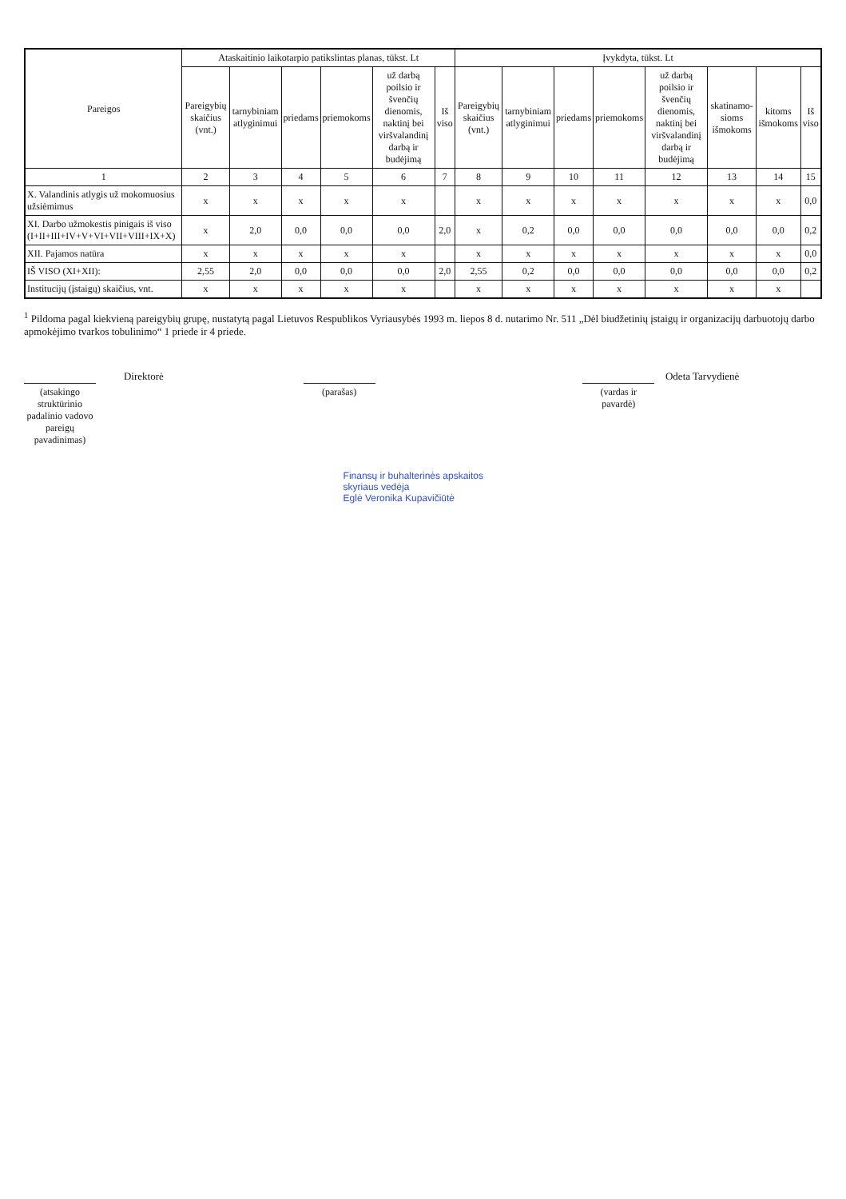| Pareigos | Ataskaitinio laikotarpio patikslintas planas, tūkst. Lt | | | | | | Įvykdyta, tūkst. Lt | | | | | | | |
| --- | --- | --- | --- | --- | --- | --- | --- | --- | --- | --- | --- | --- | --- | --- |
| | Pareigybių skaičius (vnt.) | tarnybiniam atlyginimui | priedams | priemokoms | už darbą poilsio ir švenčių dienomis, naktinį bei viršvalandinį darbą ir budėjimą | Iš viso | Pareigybių skaičius (vnt.) | tarnybiniam atlyginimui | priedams | priemokoms | už darbą poilsio ir švenčių dienomis, naktinį bei viršvalandinį darbą ir budėjimą | skatinamo-sioms išmokoms | kitoms išmokoms | Iš viso |
| 1 | 2 | 3 | 4 | 5 | 6 | 7 | 8 | 9 | 10 | 11 | 12 | 13 | 14 | 15 |
| X. Valandinis atlygis už mokomuosius užsiėmimus | x | x | x | x | x | | x | x | x | x | x | x | x | 0,0 |
| XI. Darbo užmokestis pinigais iš viso (I+II+III+IV+V+VI+VII+VIII+IX+X) | x | 2,0 | 0,0 | 0,0 | 0,0 | 2,0 | x | 0,2 | 0,0 | 0,0 | 0,0 | 0,0 | 0,0 | 0,2 |
| XII. Pajamos natūra | x | x | x | x | x | | x | x | x | x | x | x | x | 0,0 |
| IŠ VISO (XI+XII): | 2,55 | 2,0 | 0,0 | 0,0 | 0,0 | 2,0 | 2,55 | 0,2 | 0,0 | 0,0 | 0,0 | 0,0 | 0,0 | 0,2 |
| Institucijų (įstaigų) skaičius, vnt. | x | x | x | x | x | | x | x | x | x | x | x | x | |
<sup>1</sup> Pildoma pagal kiekvieną pareigybių grupę, nustatytą pagal Lietuvos Respublikos Vyriausybės 1993 m. liepos 8 d. nutarimo Nr. 511 „Dėl biudžetinių įstaigų ir organizacijų darbuotojų darbo apmokėjimo tvarkos tobulinimo“ 1 priede ir 4 priede.
Direktorė
(atsakingo struktūrinio padalinio vadovo pareigų pavadinimas)
(parašas)
Odeta Tarvydienė
(vardas ir pavardė)
Finansų ir buhalterinės apskaitos
skyriaus vedėja
Eglė Veronika Kupavičiūtė